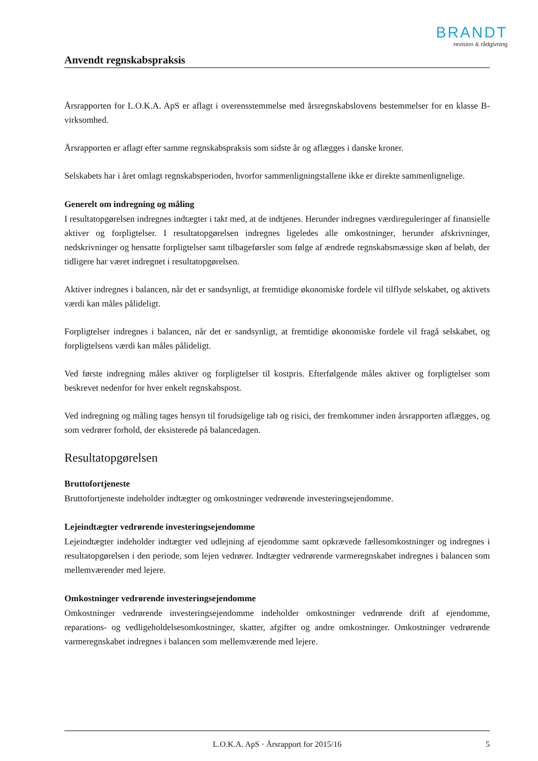BRANDT
revision & rådgivning
Anvendt regnskabspraksis
Årsrapporten for L.O.K.A. ApS er aflagt i overensstemmelse med årsregnskabslovens bestemmelser for en klasse B-virksomhed.
Årsrapporten er aflagt efter samme regnskabspraksis som sidste år og aflægges i danske kroner.
Selskabets har i året omlagt regnskabsperioden, hvorfor sammenligningstallene ikke er direkte sammenlignelige.
Generelt om indregning og måling
I resultatopgørelsen indregnes indtægter i takt med, at de indtjenes. Herunder indregnes værdireguleringer af finansielle aktiver og forpligtelser. I resultatopgørelsen indregnes ligeledes alle omkostninger, herunder afskrivninger, nedskrivninger og hensatte forpligtelser samt tilbageførsler som følge af ændrede regnskabsmæssige skøn af beløb, der tidligere har været indregnet i resultatopgørelsen.
Aktiver indregnes i balancen, når det er sandsynligt, at fremtidige økonomiske fordele vil tilflyde selskabet, og aktivets værdi kan måles pålideligt.
Forpligtelser indregnes i balancen, når det er sandsynligt, at fremtidige økonomiske fordele vil fragå selskabet, og forpligtelsens værdi kan måles pålideligt.
Ved første indregning måles aktiver og forpligtelser til kostpris. Efterfølgende måles aktiver og forpligtelser som beskrevet nedenfor for hver enkelt regnskabspost.
Ved indregning og måling tages hensyn til forudsigelige tab og risici, der fremkommer inden årsrapporten aflægges, og som vedrører forhold, der eksisterede på balancedagen.
Resultatopgørelsen
Bruttofortjeneste
Bruttofortjeneste indeholder indtægter og omkostninger vedrørende investeringsejendomme.
Lejeindtægter vedrørende investeringsejendomme
Lejeindtægter indeholder indtægter ved udlejning af ejendomme samt opkrævede fællesomkostninger og indregnes i resultatopgørelsen i den periode, som lejen vedrører. Indtægter vedrørende varmeregnskabet indregnes i balancen som mellemværender med lejere.
Omkostninger vedrørende investeringsejendomme
Omkostninger vedrørende investeringsejendomme indeholder omkostninger vedrørende drift af ejendomme, reparations- og vedligeholdelsesomkostninger, skatter, afgifter og andre omkostninger. Omkostninger vedrørende varmeregnskabet indregnes i balancen som mellemværende med lejere.
L.O.K.A. ApS · Årsrapport for 2015/16 5